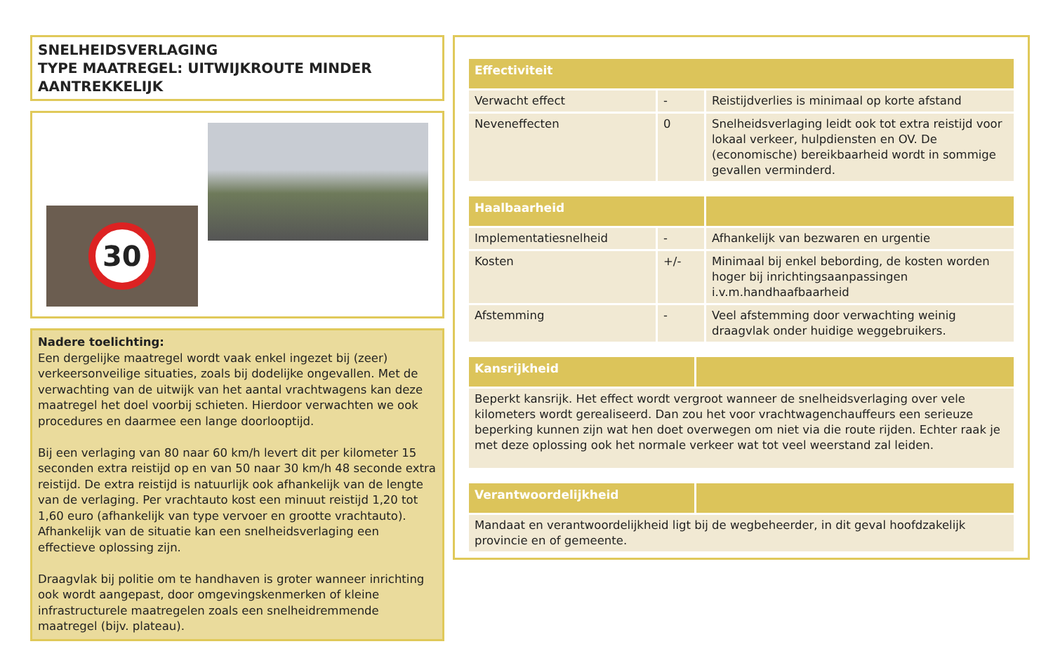SNELHEIDSVERLAGING
TYPE MAATREGEL: UITWIJKROUTE MINDER AANTREKKELIJK
30
Nadere toelichting:
Een dergelijke maatregel wordt vaak enkel ingezet bij (zeer) verkeersonveilige situaties, zoals bij dodelijke ongevallen. Met de verwachting van de uitwijk van het aantal vrachtwagens kan deze maatregel het doel voorbij schieten. Hierdoor verwachten we ook procedures en daarmee een lange doorlooptijd.
Bij een verlaging van 80 naar 60 km/h levert dit per kilometer 15 seconden extra reistijd op en van 50 naar 30 km/h 48 seconde extra reistijd. De extra reistijd is natuurlijk ook afhankelijk van de lengte van de verlaging. Per vrachtauto kost een minuut reistijd 1,20 tot 1,60 euro (afhankelijk van type vervoer en grootte vrachtauto). Afhankelijk van de situatie kan een snelheidsverlaging een effectieve oplossing zijn.
Draagvlak bij politie om te handhaven is groter wanneer inrichting ook wordt aangepast, door omgevingskenmerken of kleine infrastructurele maatregelen zoals een snelheidremmende maatregel (bijv. plateau).
| Effectiviteit | | |
| --- | --- | --- |
| Verwacht effect | - | Reistijdverlies is minimaal op korte afstand |
| Neveneffecten | 0 | Snelheidsverlaging leidt ook tot extra reistijd voor lokaal verkeer, hulpdiensten en OV. De (economische) bereikbaarheid wordt in sommige gevallen verminderd. |
| Haalbaarheid | | |
| --- | --- | --- |
| Implementatiesnelheid | - | Afhankelijk van bezwaren en urgentie |
| Kosten | +/- | Minimaal bij enkel bebording, de kosten worden hoger bij inrichtingsaanpassingen i.v.m.handhaafbaarheid |
| Afstemming | - | Veel afstemming door verwachting weinig draagvlak onder huidige weggebruikers. |
| Kansrijkheid | |
| --- | --- |
| Beperkt kansrijk. Het effect wordt vergroot wanneer de snelheidsverlaging over vele kilometers wordt gerealiseerd. Dan zou het voor vrachtwagenchauffeurs een serieuze beperking kunnen zijn wat hen doet overwegen om niet via die route rijden. Echter raak je met deze oplossing ook het normale verkeer wat tot veel weerstand zal leiden. | |
| Verantwoordelijkheid | |
| --- | --- |
| Mandaat en verantwoordelijkheid ligt bij de wegbeheerder, in dit geval hoofdzakelijk provincie en of gemeente. | |